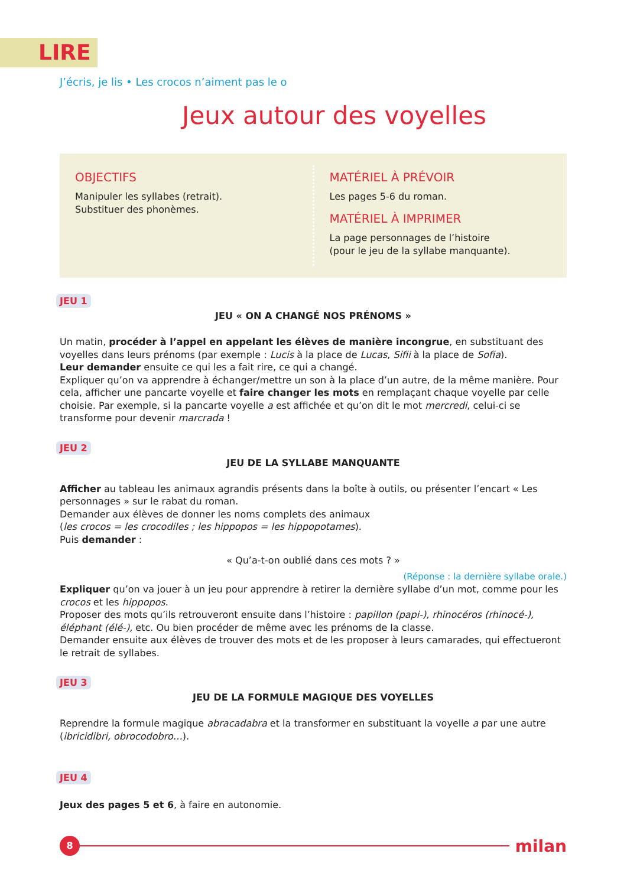LIRE
J’écris, je lis • Les crocos n’aiment pas le o
Jeux autour des voyelles
OBJECTIFS
Manipuler les syllabes (retrait).
Substituer des phonèmes.
MATÉRIEL À PRÉVOIR
Les pages 5-6 du roman.
MATÉRIEL À IMPRIMER
La page personnages de l’histoire
(pour le jeu de la syllabe manquante).
JEU 1
JEU « ON A CHANGÉ NOS PRÉNOMS »
Un matin, procéder à l’appel en appelant les élèves de manière incongrue, en substituant des voyelles dans leurs prénoms (par exemple : Lucis à la place de Lucas, Sifii à la place de Sofia).
Leur demander ensuite ce qui les a fait rire, ce qui a changé.
Expliquer qu’on va apprendre à échanger/mettre un son à la place d’un autre, de la même manière. Pour cela, afficher une pancarte voyelle et faire changer les mots en remplaçant chaque voyelle par celle choisie. Par exemple, si la pancarte voyelle a est affichée et qu’on dit le mot mercredi, celui-ci se transforme pour devenir marcrada !
JEU 2
JEU DE LA SYLLABE MANQUANTE
Afficher au tableau les animaux agrandis présents dans la boîte à outils, ou présenter l’encart « Les personnages » sur le rabat du roman.
Demander aux élèves de donner les noms complets des animaux
(les crocos = les crocodiles ; les hippopos = les hippopotames).
Puis demander :
« Qu’a-t-on oublié dans ces mots ? »
(Réponse : la dernière syllabe orale.)
Expliquer qu’on va jouer à un jeu pour apprendre à retirer la dernière syllabe d’un mot, comme pour les crocos et les hippopos.
Proposer des mots qu’ils retrouveront ensuite dans l’histoire : papillon (papi-), rhinocéros (rhinocé-), éléphant (élé-), etc. Ou bien procéder de même avec les prénoms de la classe.
Demander ensuite aux élèves de trouver des mots et de les proposer à leurs camarades, qui effectueront le retrait de syllabes.
JEU 3
JEU DE LA FORMULE MAGIQUE DES VOYELLES
Reprendre la formule magique abracadabra et la transformer en substituant la voyelle a par une autre (ibricidibri, obrocodobro…).
JEU 4
Jeux des pages 5 et 6, à faire en autonomie.
8
milan